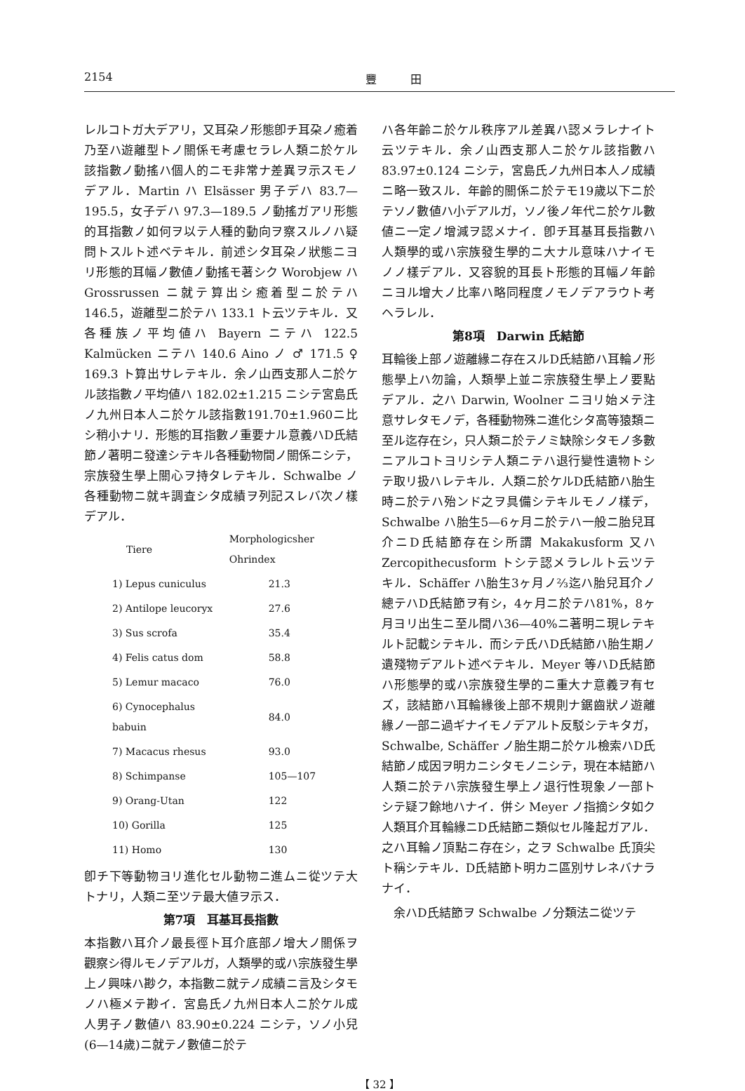2154 豐　　　田
レルコトガ大デアリ，又耳朶ノ形態卽チ耳朶ノ癒着乃至ハ遊離型トノ關係モ考慮セラレ人類ニ於ケル該指數ノ動搖ハ個人的ニモ非常ナ差異ヲ示スモノデアル．Martin ハ Elsässer 男子デハ 83.7—195.5，女子デハ 97.3—189.5 ノ動搖ガアリ形態的耳指數ノ如何ヲ以テ人種的動向ヲ察スルノハ疑問トスルト述ベテキル．前述シタ耳朶ノ狀態ニヨリ形態的耳幅ノ數値ノ動搖モ著シク Worobjew ハ Grossrussen ニ就テ算出シ癒着型ニ於テハ 146.5，遊離型ニ於テハ 133.1 ト云ツテキル．又各種族ノ平均値ハ Bayern ニテハ 122.5 Kalmücken ニテハ 140.6 Aino ノ ♂ 171.5 ♀ 169.3 ト算出サレテキル．余ノ山西支那人ニ於ケル該指數ノ平均値ハ 182.02±1.215 ニシテ宮島氏ノ九州日本人ニ於ケル該指數191.70±1.960ニ比シ稍小ナリ．形態的耳指數ノ重要ナル意義ハD氏結節ノ著明ニ發達シテキル各種動物間ノ關係ニシテ，宗族發生學上關心ヲ持タレテキル．Schwalbe ノ各種動物ニ就キ調査シタ成績ヲ列記スレバ次ノ樣デアル．
| Tiere | Morphologicsher Ohrindex |
| --- | --- |
| 1) Lepus cuniculus | 21.3 |
| 2) Antilope leucoryx | 27.6 |
| 3) Sus scrofa | 35.4 |
| 4) Felis catus dom | 58.8 |
| 5) Lemur macaco | 76.0 |
| 6) Cynocephalus babuin | 84.0 |
| 7) Macacus rhesus | 93.0 |
| 8) Schimpanse | 105—107 |
| 9) Orang-Utan | 122 |
| 10) Gorilla | 125 |
| 11) Homo | 130 |
卽チ下等動物ヨリ進化セル動物ニ進ムニ從ツテ大トナリ，人類ニ至ツテ最大値ヲ示ス．
第7項　耳基耳長指數
本指數ハ耳介ノ最長徑ト耳介底部ノ增大ノ關係ヲ觀察シ得ルモノデアルガ，人類學的或ハ宗族發生學上ノ興味ハ尠ク，本指數ニ就テノ成績ニ言及シタモノハ極メテ尠イ．宮島氏ノ九州日本人ニ於ケル成人男子ノ數値ハ 83.90±0.224 ニシテ，ソノ小兒(6—14歲)ニ就テノ數値ニ於テ
ハ各年齡ニ於ケル秩序アル差異ハ認メラレナイト云ツテキル．余ノ山西支那人ニ於ケル該指數ハ 83.97±0.124 ニシテ，宮島氏ノ九州日本人ノ成績ニ略一致スル．年齡的關係ニ於テモ19歲以下ニ於テソノ數値ハ小デアルガ，ソノ後ノ年代ニ於ケル數値ニ一定ノ增減ヲ認メナイ．卽チ耳基耳長指數ハ人類學的或ハ宗族發生學的ニ大ナル意味ハナイモノノ樣デアル．又容貌的耳長ト形態的耳幅ノ年齡ニヨル增大ノ比率ハ略同程度ノモノデアラウト考ヘラレル．
第8項　Darwin 氏結節
耳輪後上部ノ遊離緣ニ存在スルD氏結節ハ耳輪ノ形態學上ハ勿論，人類學上並ニ宗族發生學上ノ要點デアル．之ハ Darwin, Woolner ニヨリ始メテ注意サレタモノデ，各種動物殊ニ進化シタ高等猿類ニ至ル迄存在シ，只人類ニ於テノミ缺除シタモノ多數ニアルコトヨリシテ人類ニテハ退行變性遺物トシテ取リ扱ハレテキル．人類ニ於ケルD氏結節ハ胎生時ニ於テハ殆ンド之ヲ具備シテキルモノノ樣デ，Schwalbe ハ胎生5—6ヶ月ニ於テハ一般ニ胎兒耳介ニD氏結節存在シ所謂 Makakusform 又ハ Zercopithecusform トシテ認メラレルト云ツテキル．Schäffer ハ胎生3ヶ月ノ⅔迄ハ胎兒耳介ノ總テハD氏結節ヲ有シ，4ヶ月ニ於テハ81%，8ヶ月ヨリ出生ニ至ル間ハ36—40%ニ著明ニ現レテキルト記載シテキル．而シテ氏ハD氏結節ハ胎生期ノ遺殘物デアルト述ベテキル．Meyer 等ハD氏結節ハ形態學的或ハ宗族發生學的ニ重大ナ意義ヲ有セズ，該結節ハ耳輪緣後上部不規則ナ鋸齒狀ノ遊離緣ノ一部ニ過ギナイモノデアルト反駁シテキタガ，Schwalbe, Schäffer ノ胎生期ニ於ケル檢索ハD氏結節ノ成因ヲ明カニシタモノニシテ，現在本結節ハ人類ニ於テハ宗族發生學上ノ退行性現象ノ一部トシテ疑フ餘地ハナイ．併シ Meyer ノ指摘シタ如ク人類耳介耳輪緣ニD氏結節ニ類似セル隆起ガアル．之ハ耳輪ノ頂點ニ存在シ，之ヲ Schwalbe 氏頂尖ト稱シテキル．D氏結節ト明カニ區別サレネバナラナイ．
　余ハD氏結節ヲ Schwalbe ノ分類法ニ從ツテ
【 32 】